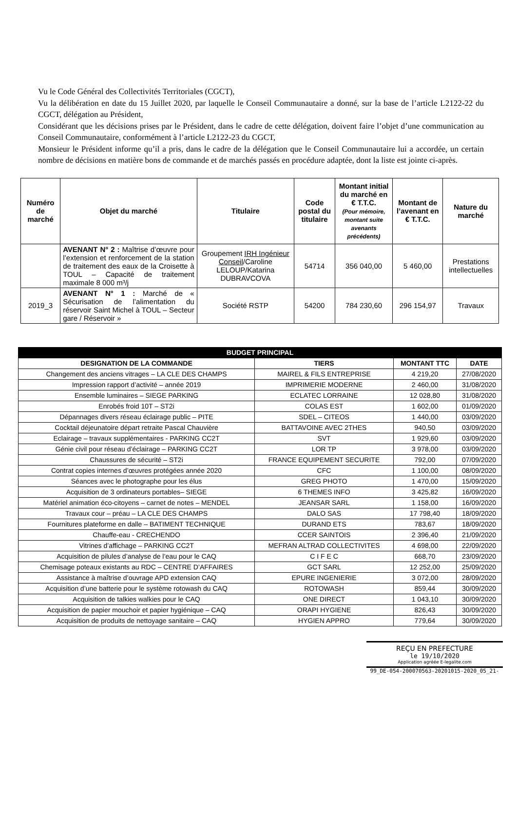Vu le Code Général des Collectivités Territoriales (CGCT),
Vu la délibération en date du 15 Juillet 2020, par laquelle le Conseil Communautaire a donné, sur la base de l’article L2122-22 du CGCT, délégation au Président,
Considérant que les décisions prises par le Président, dans le cadre de cette délégation, doivent faire l’objet d’une communication au Conseil Communautaire, conformément à l’article L2122-23 du CGCT,
Monsieur le Président informe qu’il a pris, dans le cadre de la délégation que le Conseil Communautaire lui a accordée, un certain nombre de décisions en matière bons de commande et de marchés passés en procédure adaptée, dont la liste est jointe ci-après.
| Numéro de marché | Objet du marché | Titulaire | Code postal du titulaire | Montant initial du marché en € T.T.C. (Pour mémoire, montant suite avenants précédents) | Montant de l’avenant en € T.T.C. | Nature du marché |
| --- | --- | --- | --- | --- | --- | --- |
| | AVENANT N° 2 : Maîtrise d’œuvre pour l’extension et renforcement de la station de traitement des eaux de la Croisette à TOUL – Capacité de traitement maximale 8 000 m³/j | Groupement IRH Ingénieur Conseil /Caroline LELOUP/Katarina DUBRAVCOVA | 54714 | 356 040,00 | 5 460,00 | Prestations intellectuelles |
| 2019_3 | AVENANT N° 1 : Marché de « Sécurisation de l’alimentation du réservoir Saint Michel à TOUL – Secteur gare / Réservoir » | Société RSTP | 54200 | 784 230,60 | 296 154,97 | Travaux |
| BUDGET PRINCIPAL | | | |
| --- | --- | --- | --- |
| DESIGNATION DE LA COMMANDE | TIERS | MONTANT TTC | DATE |
| Changement des anciens vitrages – LA CLE DES CHAMPS | MAIREL & FILS ENTREPRISE | 4 219,20 | 27/08/2020 |
| Impression rapport d’activité – année 2019 | IMPRIMERIE MODERNE | 2 460,00 | 31/08/2020 |
| Ensemble luminaires – SIEGE PARKING | ECLATEC LORRAINE | 12 028,80 | 31/08/2020 |
| Enrobés froid 10T – ST2i | COLAS EST | 1 602,00 | 01/09/2020 |
| Dépannages divers réseau éclairage public – PITE | SDEL – CITEOS | 1 440,00 | 03/09/2020 |
| Cocktail déjeunatoire départ retraite Pascal Chauvière | BATTAVOINE AVEC 2THES | 940,50 | 03/09/2020 |
| Eclairage – travaux supplémentaires - PARKING CC2T | SVT | 1 929,60 | 03/09/2020 |
| Génie civil pour réseau d’éclairage – PARKING CC2T | LOR TP | 3 978,00 | 03/09/2020 |
| Chaussures de sécurité – ST2i | FRANCE EQUIPEMENT SECURITE | 792,00 | 07/09/2020 |
| Contrat copies internes d’œuvres protégées année 2020 | CFC | 1 100,00 | 08/09/2020 |
| Séances avec le photographe pour les élus | GREG PHOTO | 1 470,00 | 15/09/2020 |
| Acquisition de 3 ordinateurs portables– SIEGE | 6 THEMES INFO | 3 425,82 | 16/09/2020 |
| Matériel animation éco-citoyens – carnet de notes – MENDEL | JEANSAR SARL | 1 158,00 | 16/09/2020 |
| Travaux cour – préau – LA CLE DES CHAMPS | DALO SAS | 17 798,40 | 18/09/2020 |
| Fournitures plateforme en dalle – BATIMENT TECHNIQUE | DURAND ETS | 783,67 | 18/09/2020 |
| Chauffe-eau - CRECHENDO | CCER SAINTOIS | 2 396,40 | 21/09/2020 |
| Vitrines d’affichage – PARKING CC2T | MEFRAN ALTRAD COLLECTIVITES | 4 698,00 | 22/09/2020 |
| Acquisition de pilules d’analyse de l’eau pour le CAQ | C I F E C | 668,70 | 23/09/2020 |
| Chemisage poteaux existants au RDC – CENTRE D’AFFAIRES | GCT SARL | 12 252,00 | 25/09/2020 |
| Assistance à maîtrise d’ouvrage APD extension CAQ | EPURE INGENIERIE | 3 072,00 | 28/09/2020 |
| Acquisition d’une batterie pour le système rotowash du CAQ | ROTOWASH | 859,44 | 30/09/2020 |
| Acquisition de talkies walkies pour le CAQ | ONE DIRECT | 1 043,10 | 30/09/2020 |
| Acquisition de papier mouchoir et papier hygiénique – CAQ | ORAPI HYGIENE | 826,43 | 30/09/2020 |
| Acquisition de produits de nettoyage sanitaire – CAQ | HYGIEN APPRO | 779,64 | 30/09/2020 |
REÇU EN PREFECTURE
le 19/10/2020
Application agréée E-legalite.com
99_DE-054-200070563-20201015-2020_05_21-